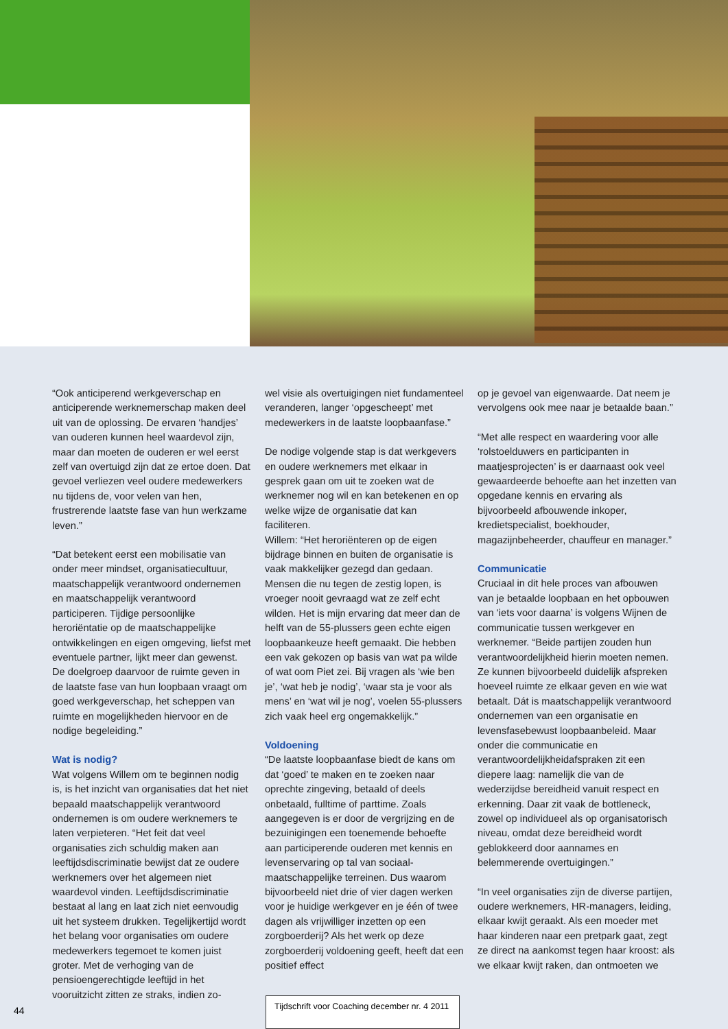“Ook anticiperend werkgeverschap en anticiperende werknemerschap maken deel uit van de oplossing. De ervaren ‘handjes’ van ouderen kunnen heel waardevol zijn, maar dan moeten de ouderen er wel eerst zelf van overtuigd zijn dat ze ertoe doen. Dat gevoel verliezen veel oudere medewerkers nu tijdens de, voor velen van hen, frustrerende laatste fase van hun werkzame leven.”
“Dat betekent eerst een mobilisatie van onder meer mindset, organisatiecultuur, maatschappelijk verantwoord ondernemen en maatschappelijk verantwoord participeren. Tijdige persoonlijke heroriëntatie op de maatschappelijke ontwikkelingen en eigen omgeving, liefst met eventuele partner, lijkt meer dan gewenst. De doelgroep daarvoor de ruimte geven in de laatste fase van hun loopbaan vraagt om goed werkgeverschap, het scheppen van ruimte en mogelijkheden hiervoor en de nodige begeleiding.”
Wat is nodig?
Wat volgens Willem om te beginnen nodig is, is het inzicht van organisaties dat het niet bepaald maatschappelijk verantwoord ondernemen is om oudere werknemers te laten verpieteren. “Het feit dat veel organisaties zich schuldig maken aan leeftijdsdiscriminatie bewijst dat ze oudere werknemers over het algemeen niet waardevol vinden. Leeftijdsdiscriminatie bestaat al lang en laat zich niet eenvoudig uit het systeem drukken. Tegelijkertijd wordt het belang voor organisaties om oudere medewerkers tegemoet te komen juist groter. Met de verhoging van de pensioengerechtigde leeftijd in het vooruitzicht zitten ze straks, indien zo-
wel visie als overtuigingen niet fundamenteel veranderen, langer ‘opgescheept’ met medewerkers in de laatste loopbaanfase.”
De nodige volgende stap is dat werkgevers en oudere werknemers met elkaar in gesprek gaan om uit te zoeken wat de werknemer nog wil en kan betekenen en op welke wijze de organisatie dat kan faciliteren.
Willem: “Het heroriënteren op de eigen bijdrage binnen en buiten de organisatie is vaak makkelijker gezegd dan gedaan. Mensen die nu tegen de zestig lopen, is vroeger nooit gevraagd wat ze zelf echt wilden. Het is mijn ervaring dat meer dan de helft van de 55-plussers geen echte eigen loopbaankeuze heeft gemaakt. Die hebben een vak gekozen op basis van wat pa wilde of wat oom Piet zei. Bij vragen als ‘wie ben je’, ‘wat heb je nodig’, ‘waar sta je voor als mens’ en ‘wat wil je nog’, voelen 55-plussers zich vaak heel erg ongemakkelijk.”
Voldoening
“De laatste loopbaanfase biedt de kans om dat ‘goed’ te maken en te zoeken naar oprechte zingeving, betaald of deels onbetaald, fulltime of parttime. Zoals aangegeven is er door de vergrijzing en de bezuinigingen een toenemende behoefte aan participerende ouderen met kennis en levenservaring op tal van sociaal-maatschappelijke terreinen. Dus waarom bijvoorbeeld niet drie of vier dagen werken voor je huidige werkgever en je één of twee dagen als vrijwilliger inzetten op een zorgboerderij? Als het werk op deze zorgboerderij voldoening geeft, heeft dat een positief effect
op je gevoel van eigenwaarde. Dat neem je vervolgens ook mee naar je betaalde baan.”
“Met alle respect en waardering voor alle ‘rolstoelduwers en participanten in maatjesprojecten’ is er daarnaast ook veel gewaardeerde behoefte aan het inzetten van opgedane kennis en ervaring als bijvoorbeeld afbouwende inkoper, kredietspecialist, boekhouder, magazijnbeheerder, chauffeur en manager.”
Communicatie
Cruciaal in dit hele proces van afbouwen van je betaalde loopbaan en het opbouwen van ‘iets voor daarna’ is volgens Wijnen de communicatie tussen werkgever en werknemer. “Beide partijen zouden hun verantwoordelijkheid hierin moeten nemen. Ze kunnen bijvoorbeeld duidelijk afspreken hoeveel ruimte ze elkaar geven en wie wat betaalt. Dát is maatschappelijk verantwoord ondernemen van een organisatie en levensfasebewust loopbaanbeleid. Maar onder die communicatie en verantwoordelijkheidafspraken zit een diepere laag: namelijk die van de wederzijdse bereidheid vanuit respect en erkenning. Daar zit vaak de bottleneck, zowel op individueel als op organisatorisch niveau, omdat deze bereidheid wordt geblokkeerd door aannames en belemmerende overtuigingen.”
“In veel organisaties zijn de diverse partijen, oudere werknemers, HR-managers, leiding, elkaar kwijt geraakt. Als een moeder met haar kinderen naar een pretpark gaat, zegt ze direct na aankomst tegen haar kroost: als we elkaar kwijt raken, dan ontmoeten we
44
Tijdschrift voor Coaching december nr. 4 2011